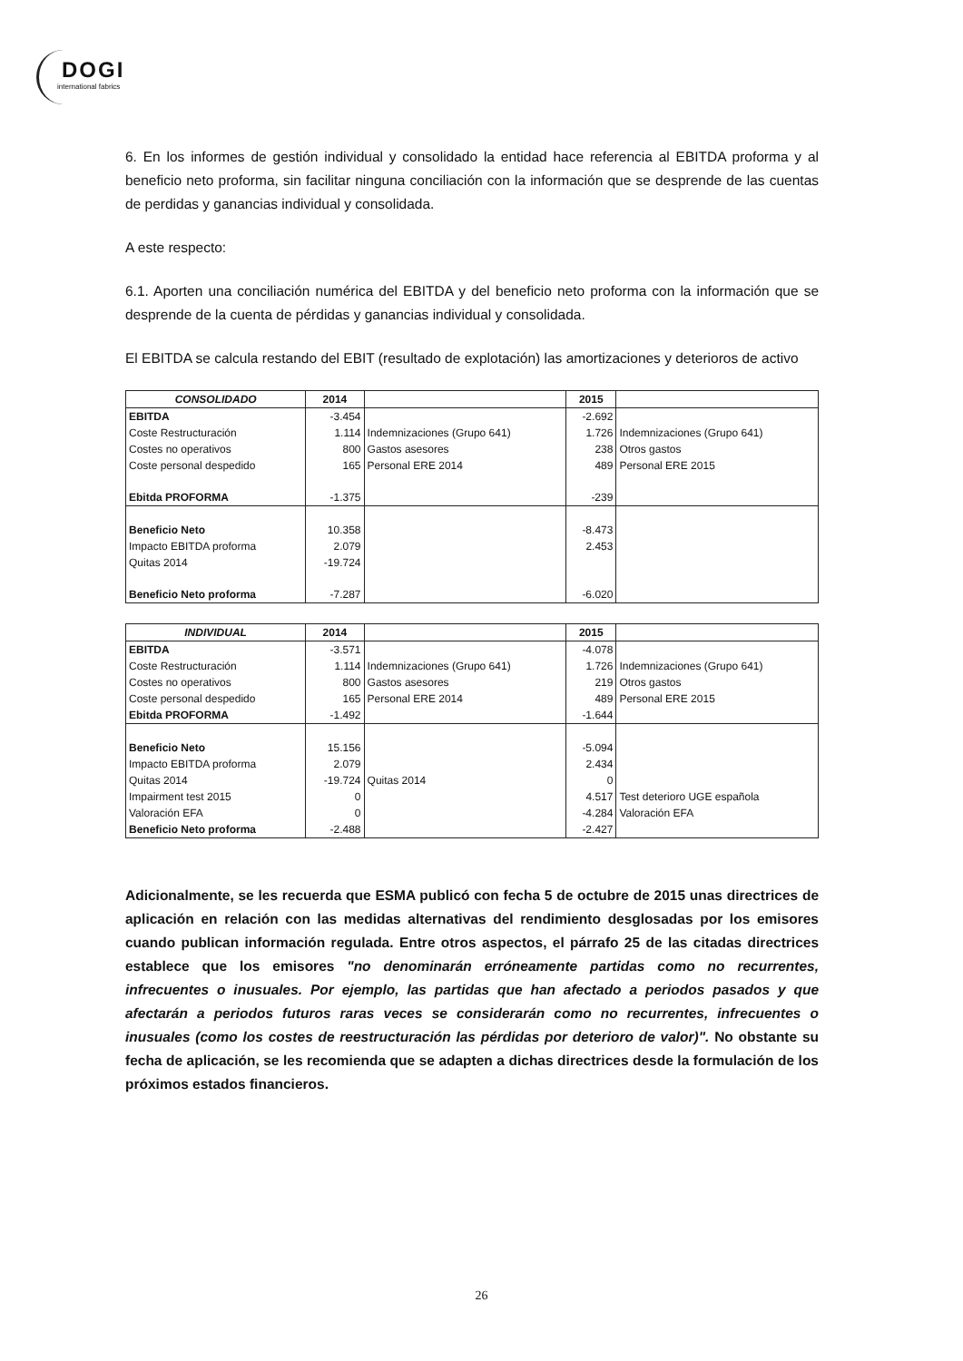DOGI
international fabrics
6. En los informes de gestión individual y consolidado la entidad hace referencia al EBITDA proforma y al beneficio neto proforma, sin facilitar ninguna conciliación con la información que se desprende de las cuentas de perdidas y ganancias individual y consolidada.
A este respecto:
6.1. Aporten una conciliación numérica del EBITDA y del beneficio neto proforma con la información que se desprende de la cuenta de pérdidas y ganancias individual y consolidada.
El EBITDA se calcula restando del EBIT (resultado de explotación) las amortizaciones y deterioros de activo
| CONSOLIDADO | 2014 | | 2015 | |
| --- | --- | --- | --- | --- |
| EBITDA | -3.454 | | -2.692 | |
| Coste Restructuración | 1.114 | Indemnizaciones (Grupo 641) | 1.726 | Indemnizaciones (Grupo 641) |
| Costes no operativos | 800 | Gastos asesores | 238 | Otros gastos |
| Coste personal despedido | 165 | Personal ERE 2014 | 489 | Personal ERE 2015 |
| Ebitda PROFORMA | -1.375 | | -239 | |
| Beneficio Neto | 10.358 | | -8.473 | |
| Impacto EBITDA proforma | 2.079 | | 2.453 | |
| Quitas 2014 | -19.724 | | | |
| Beneficio Neto proforma | -7.287 | | -6.020 | |
| INDIVIDUAL | 2014 | | 2015 | |
| --- | --- | --- | --- | --- |
| EBITDA | -3.571 | | -4.078 | |
| Coste Restructuración | 1.114 | Indemnizaciones (Grupo 641) | 1.726 | Indemnizaciones (Grupo 641) |
| Costes no operativos | 800 | Gastos asesores | 219 | Otros gastos |
| Coste personal despedido | 165 | Personal ERE 2014 | 489 | Personal ERE 2015 |
| Ebitda PROFORMA | -1.492 | | -1.644 | |
| Beneficio Neto | 15.156 | | -5.094 | |
| Impacto EBITDA proforma | 2.079 | | 2.434 | |
| Quitas 2014 | -19.724 | Quitas 2014 | 0 | |
| Impairment test 2015 | 0 | | 4.517 | Test deterioro UGE española |
| Valoración EFA | 0 | | -4.284 | Valoración EFA |
| Beneficio Neto proforma | -2.488 | | -2.427 | |
Adicionalmente, se les recuerda que ESMA publicó con fecha 5 de octubre de 2015 unas directrices de aplicación en relación con las medidas alternativas del rendimiento desglosadas por los emisores cuando publican información regulada. Entre otros aspectos, el párrafo 25 de las citadas directrices establece que los emisores "no denominarán erróneamente partidas como no recurrentes, infrecuentes o inusuales. Por ejemplo, las partidas que han afectado a periodos pasados y que afectarán a periodos futuros raras veces se considerarán como no recurrentes, infrecuentes o inusuales (como los costes de reestructuración las pérdidas por deterioro de valor)". No obstante su fecha de aplicación, se les recomienda que se adapten a dichas directrices desde la formulación de los próximos estados financieros.
26